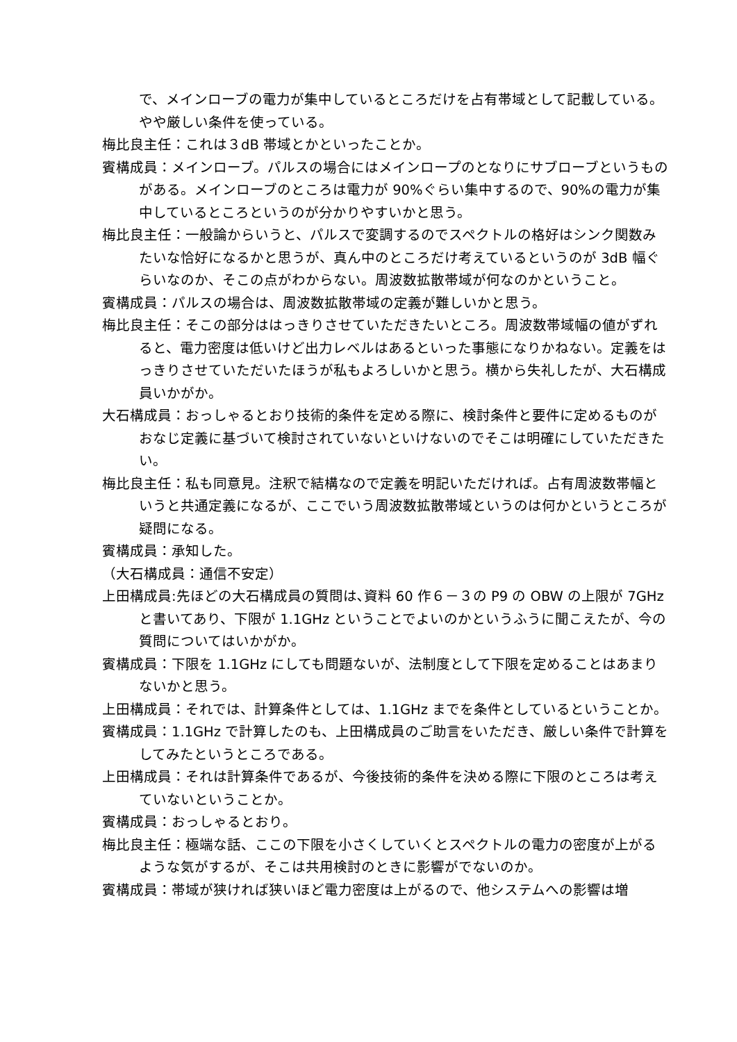で、メインローブの電力が集中しているところだけを占有帯域として記載している。やや厳しい条件を使っている。
梅比良主任：これは３dB 帯域とかといったことか。
賓構成員：メインローブ。パルスの場合にはメインロープのとなりにサブローブというものがある。メインローブのところは電力が 90%ぐらい集中するので、90%の電力が集中しているところというのが分かりやすいかと思う。
梅比良主任：一般論からいうと、パルスで変調するのでスペクトルの格好はシンク関数みたいな恰好になるかと思うが、真ん中のところだけ考えているというのが 3dB 幅ぐらいなのか、そこの点がわからない。周波数拡散帯域が何なのかということ。
賓構成員：パルスの場合は、周波数拡散帯域の定義が難しいかと思う。
梅比良主任：そこの部分ははっきりさせていただきたいところ。周波数帯域幅の値がずれると、電力密度は低いけど出力レベルはあるといった事態になりかねない。定義をはっきりさせていただいたほうが私もよろしいかと思う。横から失礼したが、大石構成員いかがか。
大石構成員：おっしゃるとおり技術的条件を定める際に、検討条件と要件に定めるものがおなじ定義に基づいて検討されていないといけないのでそこは明確にしていただきたい。
梅比良主任：私も同意見。注釈で結構なので定義を明記いただければ。占有周波数帯幅というと共通定義になるが、ここでいう周波数拡散帯域というのは何かというところが疑問になる。
賓構成員：承知した。
（大石構成員：通信不安定）
上田構成員:先ほどの大石構成員の質問は､資料 60 作６－３の P9 の OBW の上限が 7GHz と書いてあり、下限が 1.1GHz ということでよいのかというふうに聞こえたが、今の質問についてはいかがか。
賓構成員：下限を 1.1GHz にしても問題ないが、法制度として下限を定めることはあまりないかと思う。
上田構成員：それでは、計算条件としては、1.1GHz までを条件としているということか。
賓構成員：1.1GHz で計算したのも、上田構成員のご助言をいただき、厳しい条件で計算をしてみたというところである。
上田構成員：それは計算条件であるが、今後技術的条件を決める際に下限のところは考えていないということか。
賓構成員：おっしゃるとおり。
梅比良主任：極端な話、ここの下限を小さくしていくとスペクトルの電力の密度が上がるような気がするが、そこは共用検討のときに影響がでないのか。
賓構成員：帯域が狭ければ狭いほど電力密度は上がるので、他システムへの影響は増